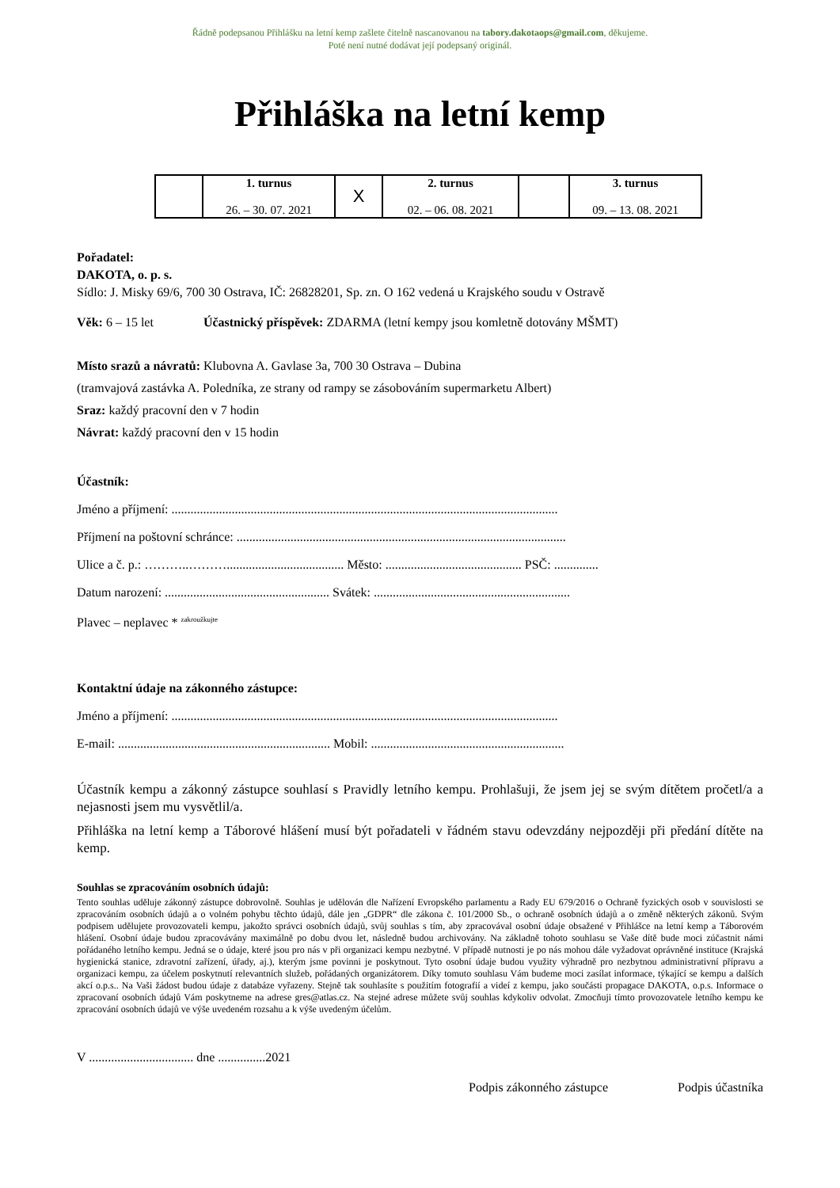Řádně podepsanou Přihlášku na letní kemp zašlete čitelně nascanovanou na tabory.dakotaops@gmail.com, děkujeme.
Poté není nutné dodávat její podepsaný originál.
Přihláška na letní kemp
| | 1. turnus 26. – 30. 07. 2021 | X | 2. turnus 02. – 06. 08. 2021 | | 3. turnus 09. – 13. 08. 2021 |
Pořadatel:
DAKOTA, o. p. s.
Sídlo: J. Misky 69/6, 700 30 Ostrava, IČ: 26828201, Sp. zn. O 162 vedená u Krajského soudu v Ostravě
Věk: 6 – 15 let Účastnický příspěvek: ZDARMA (letní kempy jsou komletně dotovány MŠMT)
Místo srazů a návratů: Klubovna A. Gavlase 3a, 700 30 Ostrava – Dubina
(tramvajová zastávka A. Poledníka, ze strany od rampy se zásobováním supermarketu Albert)
Sraz: každý pracovní den v 7 hodin
Návrat: každý pracovní den v 15 hodin
Účastník:
Jméno a příjmení: ..........................................................................................................................
Příjmení na poštovní schránce: ........................................................................................................
Ulice a č. p.: ………..………..................................... Město: ........................................... PSČ: ..............
Datum narození: .................................................... Svátek: ..............................................................
Plavec – neplavec * <sup>zakroužkujte</sup>
Kontaktní údaje na zákonného zástupce:
Jméno a příjmení: ..........................................................................................................................
E-mail: ................................................................... Mobil: .............................................................
Účastník kempu a zákonný zástupce souhlasí s Pravidly letního kempu. Prohlašuji, že jsem jej se svým dítětem pročetl/a a nejasnosti jsem mu vysvětlil/a.
Přihláška na letní kemp a Táborové hlášení musí být pořadateli v řádném stavu odevzdány nejpozději při předání dítěte na kemp.
Souhlas se zpracováním osobních údajů:
Tento souhlas uděluje zákonný zástupce dobrovolně. Souhlas je udělován dle Nařízení Evropského parlamentu a Rady EU 679/2016 o Ochraně fyzických osob v souvislosti se zpracováním osobních údajů a o volném pohybu těchto údajů, dále jen „GDPR“ dle zákona č. 101/2000 Sb., o ochraně osobních údajů a o změně některých zákonů. Svým podpisem udělujete provozovateli kempu, jakožto správci osobních údajů, svůj souhlas s tím, aby zpracovával osobní údaje obsažené v Přihlášce na letní kemp a Táborovém hlášení. Osobní údaje budou zpracovávány maximálně po dobu dvou let, následně budou archivovány. Na základně tohoto souhlasu se Vaše dítě bude moci zúčastnit námi pořádaného letního kempu. Jedná se o údaje, které jsou pro nás v při organizaci kempu nezbytné. V případě nutnosti je po nás mohou dále vyžadovat oprávněné instituce (Krajská hygienická stanice, zdravotní zařízení, úřady, aj.), kterým jsme povinni je poskytnout. Tyto osobní údaje budou využity výhradně pro nezbytnou administrativní přípravu a organizaci kempu, za účelem poskytnutí relevantních služeb, pořádaných organizátorem. Díky tomuto souhlasu Vám budeme moci zasílat informace, týkající se kempu a dalších akcí o.p.s.. Na Vaši žádost budou údaje z databáze vyřazeny. Stejně tak souhlasíte s použitím fotografií a videí z kempu, jako součásti propagace DAKOTA, o.p.s. Informace o zpracovaní osobních údajů Vám poskytneme na adrese gres@atlas.cz. Na stejné adrese můžete svůj souhlas kdykoliv odvolat. Zmocňuji tímto provozovatele letního kempu ke zpracování osobních údajů ve výše uvedeném rozsahu a k výše uvedeným účelům.
V ................................. dne ...............2021
Podpis zákonného zástupce Podpis účastníka